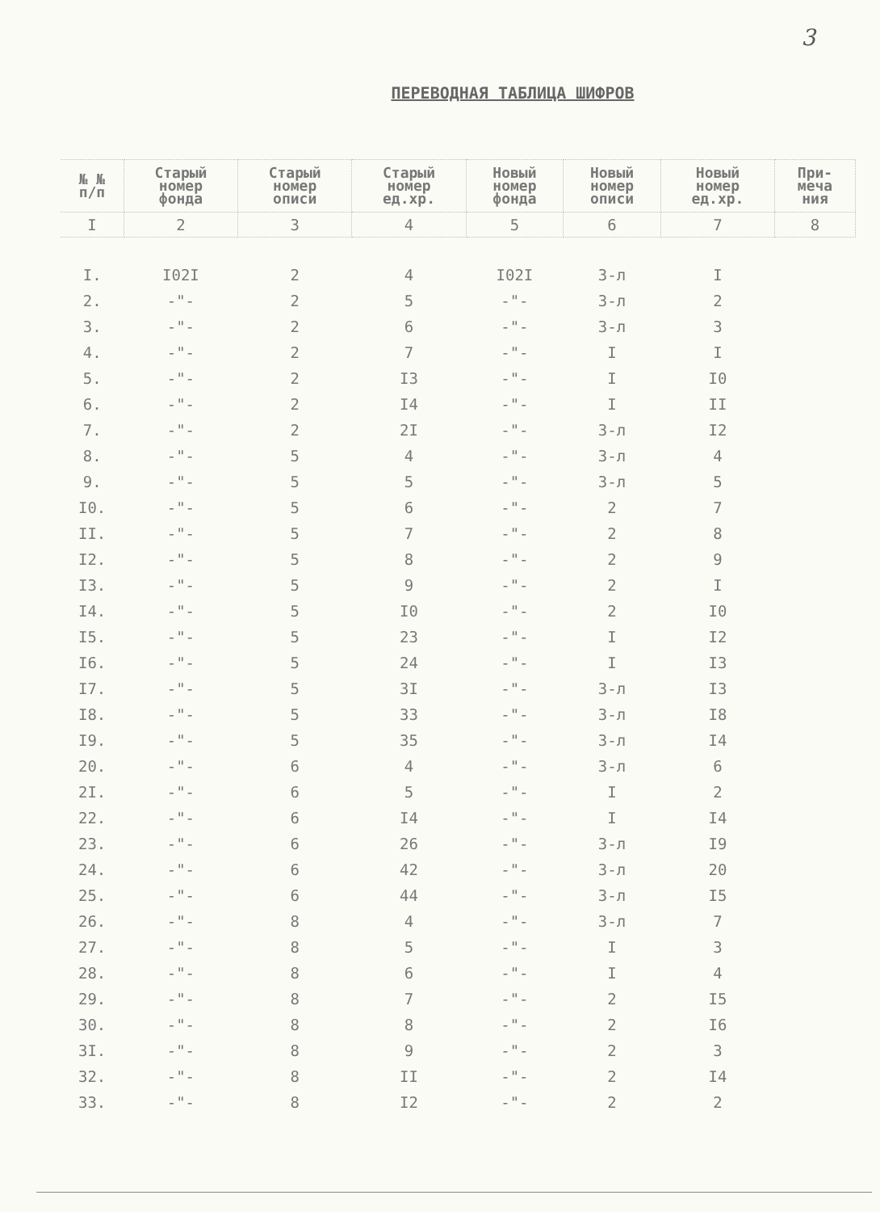3
ПЕРЕВОДНАЯ ТАБЛИЦА ШИФРОВ
| № № п/п | Старый номер фонда | Старый номер описи | Старый номер ед.хр. | Новый номер фонда | Новый номер описи | Новый номер ед.хр. | При- меча ния |
| --- | --- | --- | --- | --- | --- | --- | --- |
| I | 2 | 3 | 4 | 5 | 6 | 7 | 8 |
| I. | I02I | 2 | 4 | I02I | 3-л | I | |
| 2. | -"- | 2 | 5 | -"- | 3-л | 2 | |
| 3. | -"- | 2 | 6 | -"- | 3-л | 3 | |
| 4. | -"- | 2 | 7 | -"- | I | I | |
| 5. | -"- | 2 | I3 | -"- | I | I0 | |
| 6. | -"- | 2 | I4 | -"- | I | II | |
| 7. | -"- | 2 | 2I | -"- | 3-л | I2 | |
| 8. | -"- | 5 | 4 | -"- | 3-л | 4 | |
| 9. | -"- | 5 | 5 | -"- | 3-л | 5 | |
| I0. | -"- | 5 | 6 | -"- | 2 | 7 | |
| II. | -"- | 5 | 7 | -"- | 2 | 8 | |
| I2. | -"- | 5 | 8 | -"- | 2 | 9 | |
| I3. | -"- | 5 | 9 | -"- | 2 | I | |
| I4. | -"- | 5 | I0 | -"- | 2 | I0 | |
| I5. | -"- | 5 | 23 | -"- | I | I2 | |
| I6. | -"- | 5 | 24 | -"- | I | I3 | |
| I7. | -"- | 5 | 3I | -"- | 3-л | I3 | |
| I8. | -"- | 5 | 33 | -"- | 3-л | I8 | |
| I9. | -"- | 5 | 35 | -"- | 3-л | I4 | |
| 20. | -"- | 6 | 4 | -"- | 3-л | 6 | |
| 2I. | -"- | 6 | 5 | -"- | I | 2 | |
| 22. | -"- | 6 | I4 | -"- | I | I4 | |
| 23. | -"- | 6 | 26 | -"- | 3-л | I9 | |
| 24. | -"- | 6 | 42 | -"- | 3-л | 20 | |
| 25. | -"- | 6 | 44 | -"- | 3-л | I5 | |
| 26. | -"- | 8 | 4 | -"- | 3-л | 7 | |
| 27. | -"- | 8 | 5 | -"- | I | 3 | |
| 28. | -"- | 8 | 6 | -"- | I | 4 | |
| 29. | -"- | 8 | 7 | -"- | 2 | I5 | |
| 30. | -"- | 8 | 8 | -"- | 2 | I6 | |
| 3I. | -"- | 8 | 9 | -"- | 2 | 3 | |
| 32. | -"- | 8 | II | -"- | 2 | I4 | |
| 33. | -"- | 8 | I2 | -"- | 2 | 2 | |